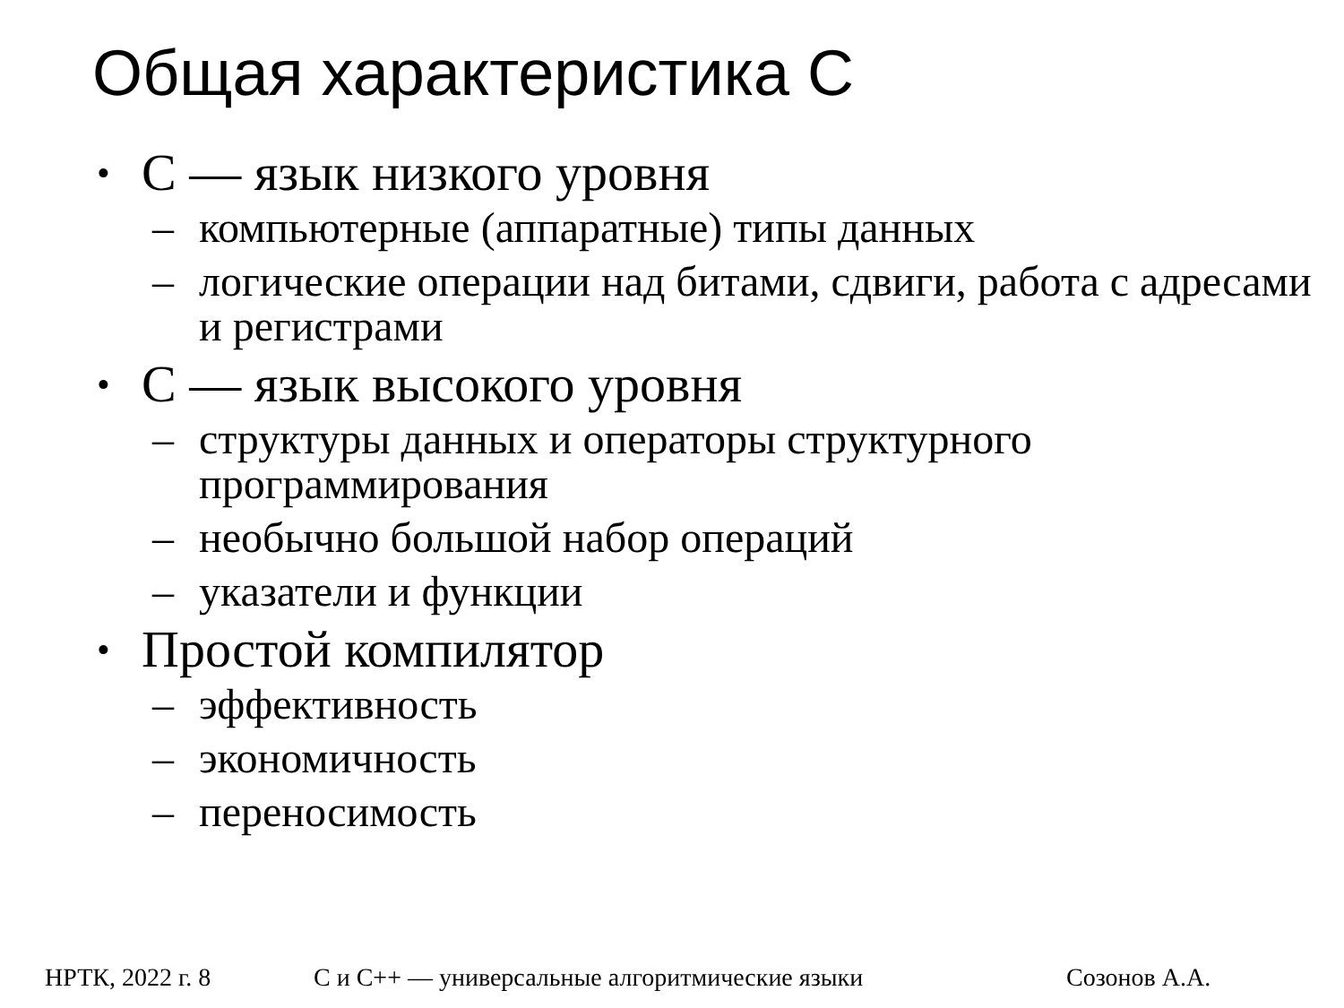Общая характеристика С
• С — язык низкого уровня
– компьютерные (аппаратные) типы данных
– логические операции над битами, сдвиги, работа с адресами и регистрами
• С — язык высокого уровня
– структуры данных и операторы структурного программирования
– необычно большой набор операций
– указатели и функции
• Простой компилятор
– эффективность
– экономичность
– переносимость
НРТК, 2022 г. 8 С и С++ — универсальные алгоритмические языки Созонов А.А.